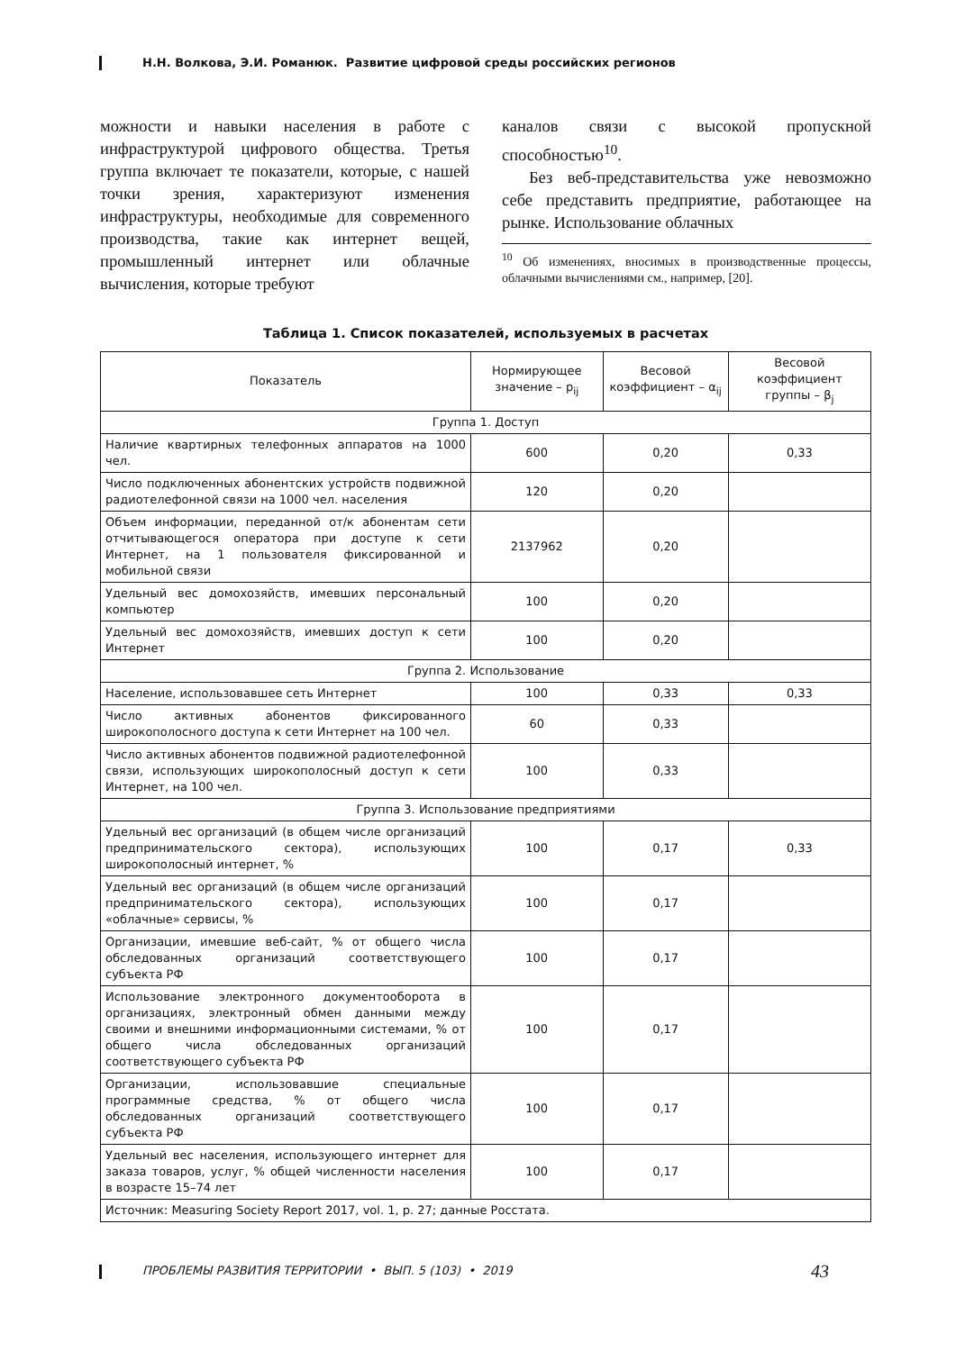Н.Н. Волкова, Э.И. Романюк. Развитие цифровой среды российских регионов
можности и навыки населения в работе с инфраструктурой цифрового общества. Третья группа включает те показатели, которые, с нашей точки зрения, характеризуют изменения инфраструктуры, необходимые для современного производства, такие как интернет вещей, промышленный интернет или облачные вычисления, которые требуют
каналов связи с высокой пропускной способностью<sup>10</sup>.
Без веб-представительства уже невозможно себе представить предприятие, работающее на рынке. Использование облачных
<sup>10</sup> Об изменениях, вносимых в производственные процессы, облачными вычислениями см., например, [20].
Таблица 1. Список показателей, используемых в расчетах
| Показатель | Нормирующее значение – p<sub>ij</sub> | Весовой коэффициент – α<sub>ij</sub> | Весовой коэффициент группы – β<sub>j</sub> |
| --- | --- | --- | --- |
| Группа 1. Доступ | | | |
| Наличие квартирных телефонных аппаратов на 1000 чел. | 600 | 0,20 | 0,33 |
| Число подключенных абонентских устройств подвижной радиотелефонной связи на 1000 чел. населения | 120 | 0,20 | |
| Объем информации, переданной от/к абонентам сети отчитывающегося оператора при доступе к сети Интернет, на 1 пользователя фиксированной и мобильной связи | 2137962 | 0,20 | |
| Удельный вес домохозяйств, имевших персональный компьютер | 100 | 0,20 | |
| Удельный вес домохозяйств, имевших доступ к сети Интернет | 100 | 0,20 | |
| Группа 2. Использование | | | |
| Население, использовавшее сеть Интернет | 100 | 0,33 | 0,33 |
| Число активных абонентов фиксированного широкополосного доступа к сети Интернет на 100 чел. | 60 | 0,33 | |
| Число активных абонентов подвижной радиотелефонной связи, использующих широкополосный доступ к сети Интернет, на 100 чел. | 100 | 0,33 | |
| Группа 3. Использование предприятиями | | | |
| Удельный вес организаций (в общем числе организаций предпринимательского сектора), использующих широкополосный интернет, % | 100 | 0,17 | 0,33 |
| Удельный вес организаций (в общем числе организаций предпринимательского сектора), использующих «облачные» сервисы, % | 100 | 0,17 | |
| Организации, имевшие веб-сайт, % от общего числа обследованных организаций соответствующего субъекта РФ | 100 | 0,17 | |
| Использование электронного документооборота в организациях, электронный обмен данными между своими и внешними информационными системами, % от общего числа обследованных организаций соответствующего субъекта РФ | 100 | 0,17 | |
| Организации, использовавшие специальные программные средства, % от общего числа обследованных организаций соответствующего субъекта РФ | 100 | 0,17 | |
| Удельный вес населения, использующего интернет для заказа товаров, услуг, % общей численности населения в возрасте 15–74 лет | 100 | 0,17 | |
| Источник: Measuring Society Report 2017, vol. 1, p. 27; данные Росстата. | | | |
ПРОБЛЕМЫ РАЗВИТИЯ ТЕРРИТОРИИ • ВЫП. 5 (103) • 2019 43